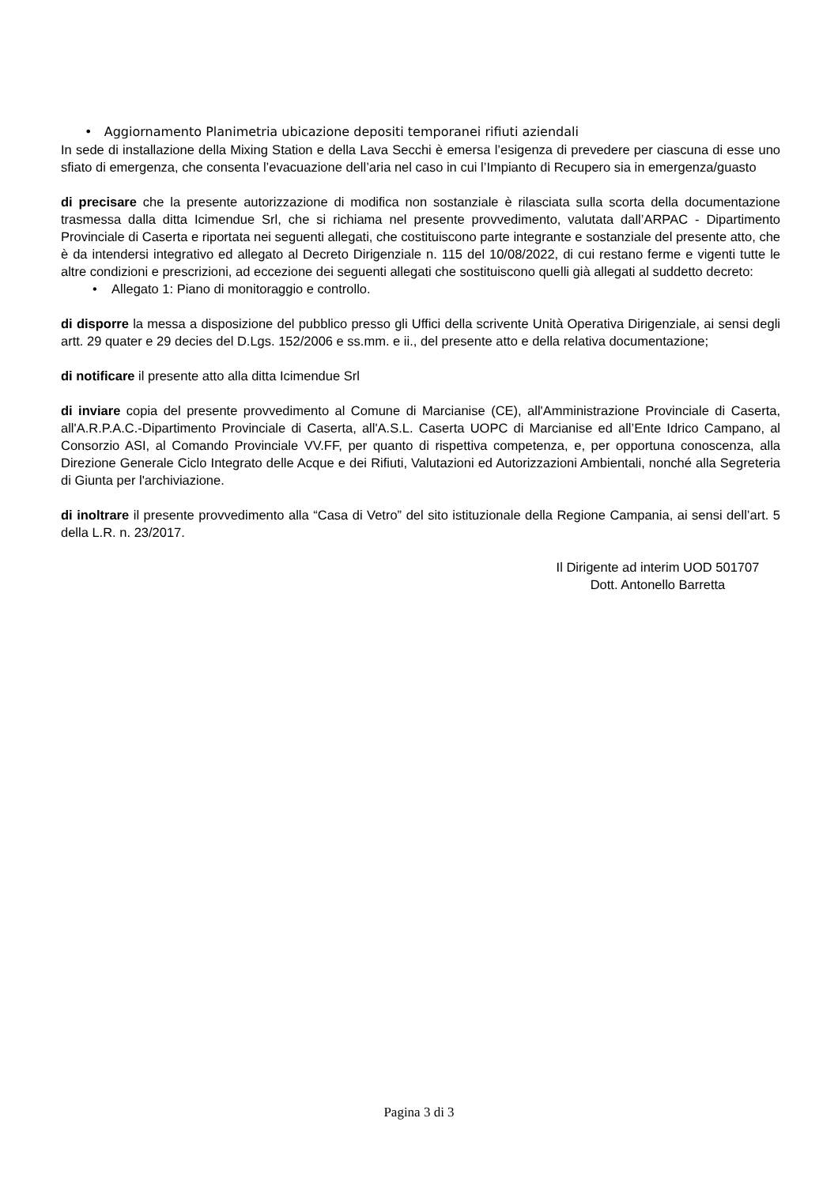• Aggiornamento Planimetria ubicazione depositi temporanei rifiuti aziendali
In sede di installazione della Mixing Station e della Lava Secchi è emersa l’esigenza di prevedere per ciascuna di esse uno sfiato di emergenza, che consenta l’evacuazione dell’aria nel caso in cui l’Impianto di Recupero sia in emergenza/guasto
di precisare che la presente autorizzazione di modifica non sostanziale è rilasciata sulla scorta della documentazione trasmessa dalla ditta Icimendue Srl, che si richiama nel presente provvedimento, valutata dall’ARPAC - Dipartimento Provinciale di Caserta e riportata nei seguenti allegati, che costituiscono parte integrante e sostanziale del presente atto, che è da intendersi integrativo ed allegato al Decreto Dirigenziale n. 115 del 10/08/2022, di cui restano ferme e vigenti tutte le altre condizioni e prescrizioni, ad eccezione dei seguenti allegati che sostituiscono quelli già allegati al suddetto decreto:
• Allegato 1: Piano di monitoraggio e controllo.
di disporre la messa a disposizione del pubblico presso gli Uffici della scrivente Unità Operativa Dirigenziale, ai sensi degli artt. 29 quater e 29 decies del D.Lgs. 152/2006 e ss.mm. e ii., del presente atto e della relativa documentazione;
di notificare il presente atto alla ditta Icimendue Srl
di inviare copia del presente provvedimento al Comune di Marcianise (CE), all'Amministrazione Provinciale di Caserta, all'A.R.P.A.C.-Dipartimento Provinciale di Caserta, all'A.S.L. Caserta UOPC di Marcianise ed all’Ente Idrico Campano, al Consorzio ASI, al Comando Provinciale VV.FF, per quanto di rispettiva competenza, e, per opportuna conoscenza, alla Direzione Generale Ciclo Integrato delle Acque e dei Rifiuti, Valutazioni ed Autorizzazioni Ambientali, nonché alla Segreteria di Giunta per l'archiviazione.
di inoltrare il presente provvedimento alla “Casa di Vetro” del sito istituzionale della Regione Campania, ai sensi dell’art. 5 della L.R. n. 23/2017.
Il Dirigente ad interim UOD 501707
Dott. Antonello Barretta
Pagina 3 di 3